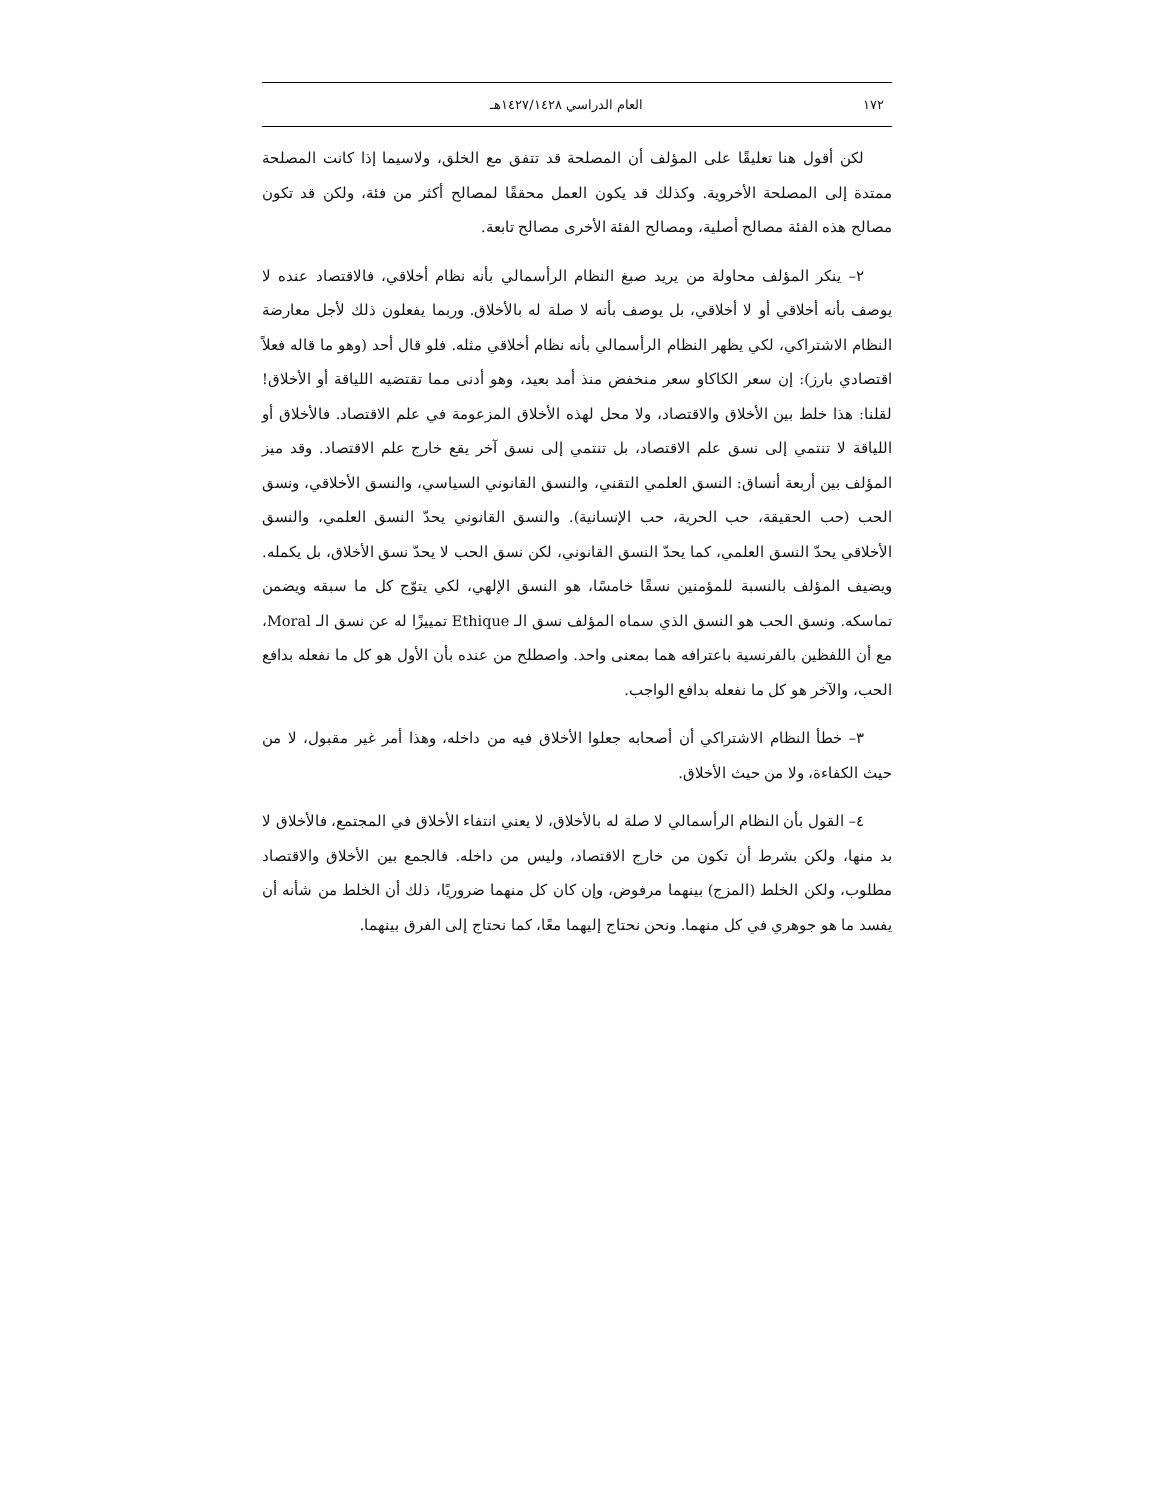١٧٢ العام الدراسي ١٤٢٧/١٤٢٨هـ
لكن أقول هنا تعليقًا على المؤلف أن المصلحة قد تتفق مع الخلق، ولاسيما إذا كانت المصلحة ممتدة إلى المصلحة الأخروية. وكذلك قد يكون العمل محققًا لمصالح أكثر من فئة، ولكن قد تكون مصالح هذه الفئة مصالح أصلية، ومصالح الفئة الأخرى مصالح تابعة.
٢– ينكر المؤلف محاولة من يريد صبغ النظام الرأسمالي بأنه نظام أخلاقي، فالاقتصاد عنده لا يوصف بأنه أخلاقي أو لا أخلاقي، بل يوصف بأنه لا صلة له بالأخلاق. وربما يفعلون ذلك لأجل معارضة النظام الاشتراكي، لكي يظهر النظام الرأسمالي بأنه نظام أخلاقي مثله. فلو قال أحد (وهو ما قاله فعلاً اقتصادي بارز): إن سعر الكاكاو سعر منخفض منذ أمد بعيد، وهو أدنى مما تقتضيه اللياقة أو الأخلاق! لقلنا: هذا خلط بين الأخلاق والاقتصاد، ولا محل لهذه الأخلاق المزعومة في علم الاقتصاد. فالأخلاق أو اللياقة لا تنتمي إلى نسق علم الاقتصاد، بل تنتمي إلى نسق آخر يقع خارج علم الاقتصاد. وقد ميز المؤلف بين أربعة أنساق: النسق العلمي التقني، والنسق القانوني السياسي، والنسق الأخلاقي، ونسق الحب (حب الحقيقة، حب الحرية، حب الإنسانية). والنسق القانوني يحدّ النسق العلمي، والنسق الأخلاقي يحدّ النسق العلمي، كما يحدّ النسق القانوني، لكن نسق الحب لا يحدّ نسق الأخلاق، بل يكمله. ويضيف المؤلف بالنسبة للمؤمنين نسقًا خامسًا، هو النسق الإلهي، لكي يتوّج كل ما سبقه ويضمن تماسكه. ونسق الحب هو النسق الذي سماه المؤلف نسق الـ Ethique تمييزًا له عن نسق الـ Moral، مع أن اللفظين بالفرنسية باعترافه هما بمعنى واحد. واصطلح من عنده بأن الأول هو كل ما نفعله بدافع الحب، والآخر هو كل ما نفعله بدافع الواجب.
٣– خطأ النظام الاشتراكي أن أصحابه جعلوا الأخلاق فيه من داخله، وهذا أمر غير مقبول، لا من حيث الكفاءة، ولا من حيث الأخلاق.
٤– القول بأن النظام الرأسمالي لا صلة له بالأخلاق، لا يعني انتفاء الأخلاق في المجتمع، فالأخلاق لا بد منها، ولكن بشرط أن تكون من خارج الاقتصاد، وليس من داخله. فالجمع بين الأخلاق والاقتصاد مطلوب، ولكن الخلط (المزج) بينهما مرفوض، وإن كان كل منهما ضروريًا، ذلك أن الخلط من شأنه أن يفسد ما هو جوهري في كل منهما. ونحن نحتاج إليهما معًا، كما نحتاج إلى الفرق بينهما.